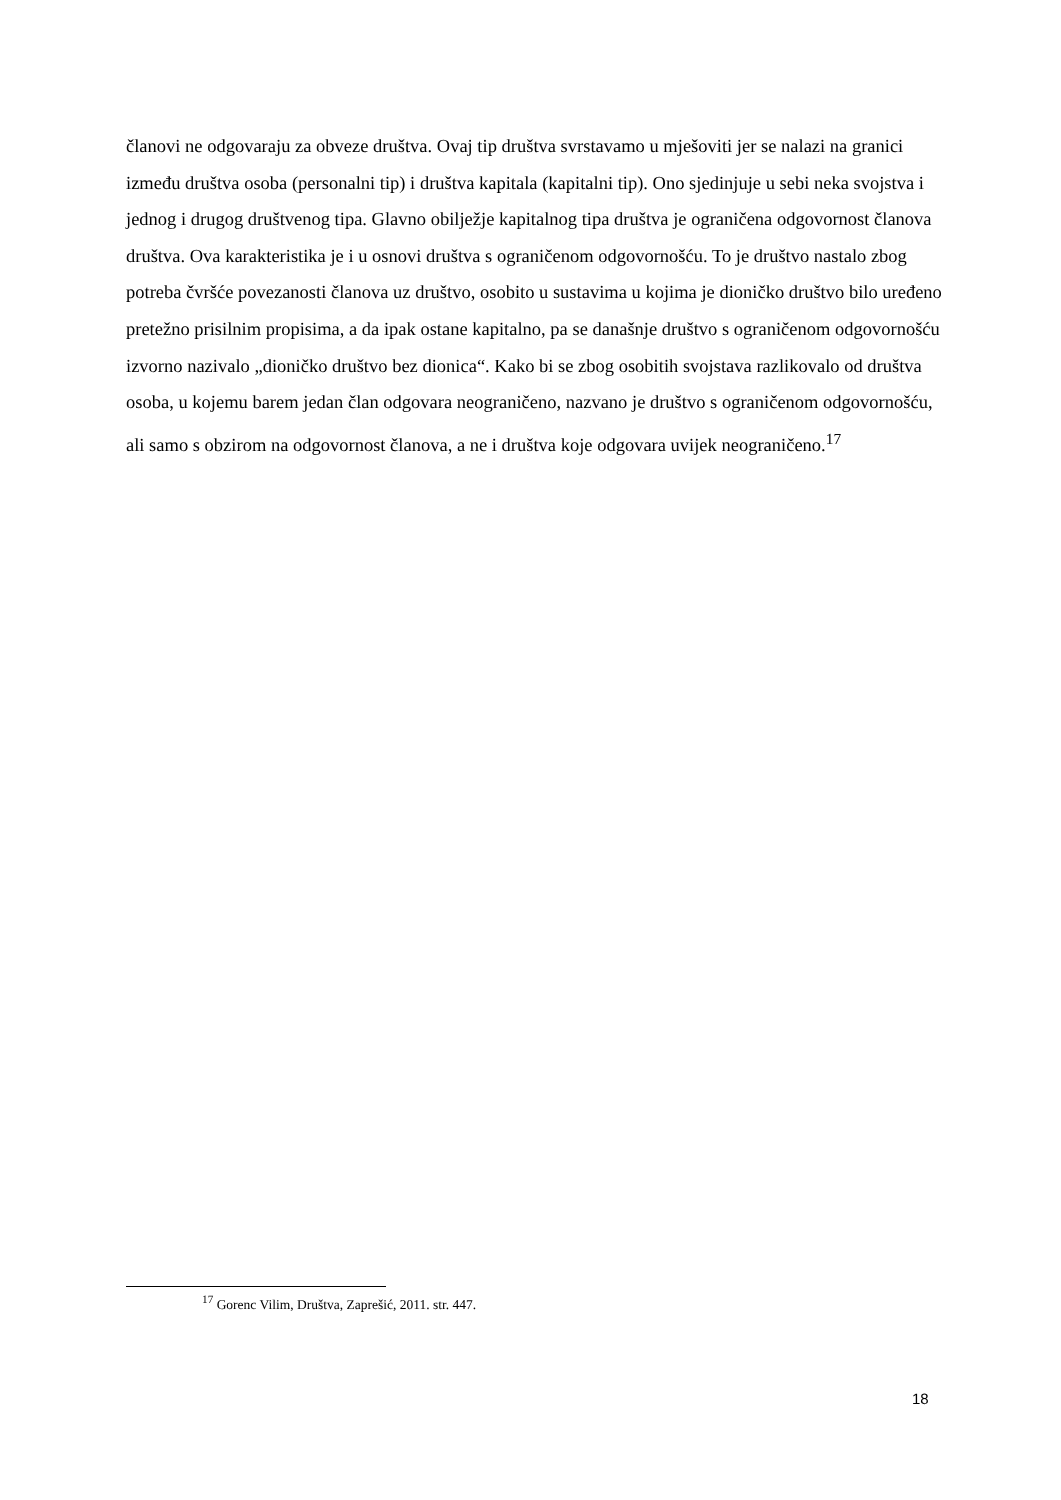članovi ne odgovaraju za obveze društva. Ovaj tip društva svrstavamo u mješoviti jer se nalazi na granici između društva osoba (personalni tip) i društva kapitala (kapitalni tip). Ono sjedinjuje u sebi neka svojstva i jednog i drugog društvenog tipa. Glavno obilježje kapitalnog tipa društva je ograničena odgovornost članova društva. Ova karakteristika je i u osnovi društva s ograničenom odgovornošću. To je društvo nastalo zbog potreba čvršće povezanosti članova uz društvo, osobito u sustavima u kojima je dioničko društvo bilo uređeno pretežno prisilnim propisima, a da ipak ostane kapitalno, pa se današnje društvo s ograničenom odgovornošću izvorno nazivalo „dioničko društvo bez dionica“. Kako bi se zbog osobitih svojstava razlikovalo od društva osoba, u kojemu barem jedan član odgovara neograničeno, nazvano je društvo s ograničenom odgovornošću, ali samo s obzirom na odgovornost članova, a ne i društva koje odgovara uvijek neograničeno.<sup>17</sup>
<sup>17</sup> Gorenc Vilim, Društva, Zaprešić, 2011. str. 447.
18